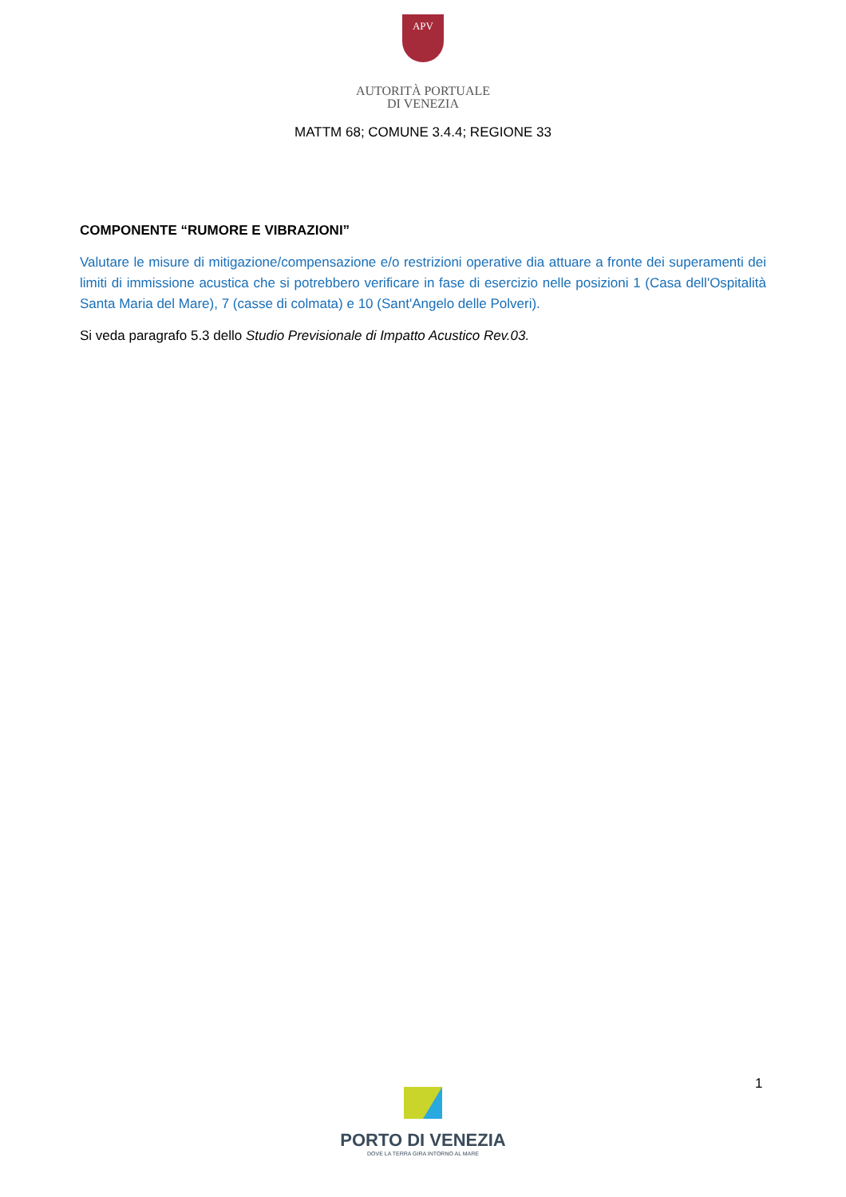APV
AUTORITÀ PORTUALE
DI VENEZIA
MATTM 68; COMUNE 3.4.4; REGIONE 33
COMPONENTE “RUMORE E VIBRAZIONI”
Valutare le misure di mitigazione/compensazione e/o restrizioni operative dia attuare a fronte dei superamenti dei limiti di immissione acustica che si potrebbero verificare in fase di esercizio nelle posizioni 1 (Casa dell'Ospitalità Santa Maria del Mare), 7 (casse di colmata) e 10 (Sant'Angelo delle Polveri).
Si veda paragrafo 5.3 dello Studio Previsionale di Impatto Acustico Rev.03.
1
PORTO DI VENEZIA
DOVE LA TERRA GIRA INTORNO AL MARE